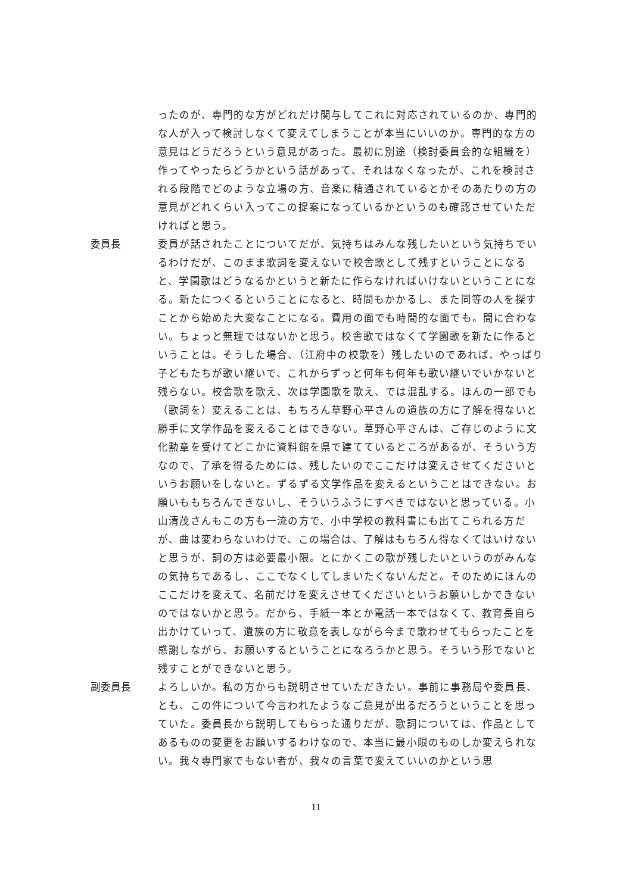ったのが、専門的な方がどれだけ関与してこれに対応されているのか、専門的な人が入って検討しなくて変えてしまうことが本当にいいのか。専門的な方の意見はどうだろうという意見があった。最初に別途（検討委員会的な組織を）作ってやったらどうかという話があって、それはなくなったが、これを検討される段階でどのような立場の方、音楽に精通されているとかそのあたりの方の意見がどれくらい入ってこの提案になっているかというのも確認させていただければと思う。
委員長 委員が話されたことについてだが、気持ちはみんな残したいという気持ちでいるわけだが、このまま歌詞を変えないで校舎歌として残すということになると、学園歌はどうなるかというと新たに作らなければいけないということになる。新たにつくるということになると、時間もかかるし、また同等の人を探すことから始めた大変なことになる。費用の面でも時間的な面でも。間に合わない。ちょっと無理ではないかと思う。校舎歌ではなくて学園歌を新たに作るということは。そうした場合、（江府中の校歌を）残したいのであれば、やっぱり子どもたちが歌い継いで、これからずっと何年も何年も歌い継いでいかないと残らない。校舎歌を歌え、次は学園歌を歌え、では混乱する。ほんの一部でも（歌詞を）変えることは、もちろん草野心平さんの遺族の方に了解を得ないと勝手に文学作品を変えることはできない。草野心平さんは、ご存じのように文化勲章を受けてどこかに資料館を県で建てているところがあるが、そういう方なので、了承を得るためには、残したいのでここだけは変えさせてくださいというお願いをしないと。ずるずる文学作品を変えるということはできない。お願いももちろんできないし、そういうふうにすべきではないと思っている。小山清茂さんもこの方も一流の方で、小中学校の教科書にも出てこられる方だが、曲は変わらないわけで、この場合は、了解はもちろん得なくてはいけないと思うが、詞の方は必要最小限。とにかくこの歌が残したいというのがみんなの気持ちであるし、ここでなくしてしまいたくないんだと。そのためにほんのここだけを変えて、名前だけを変えさせてくださいというお願いしかできないのではないかと思う。だから、手紙一本とか電話一本ではなくて、教育長自ら出かけていって、遺族の方に敬意を表しながら今まで歌わせてもらったことを感謝しながら、お願いするということになろうかと思う。そういう形でないと残すことができないと思う。
副委員長 よろしいか。私の方からも説明させていただきたい。事前に事務局や委員長、とも、この件について今言われたようなご意見が出るだろうということを思っていた。委員長から説明してもらった通りだが、歌詞については、作品としてあるものの変更をお願いするわけなので、本当に最小限のものしか変えられない。我々専門家でもない者が、我々の言葉で変えていいのかという思
11